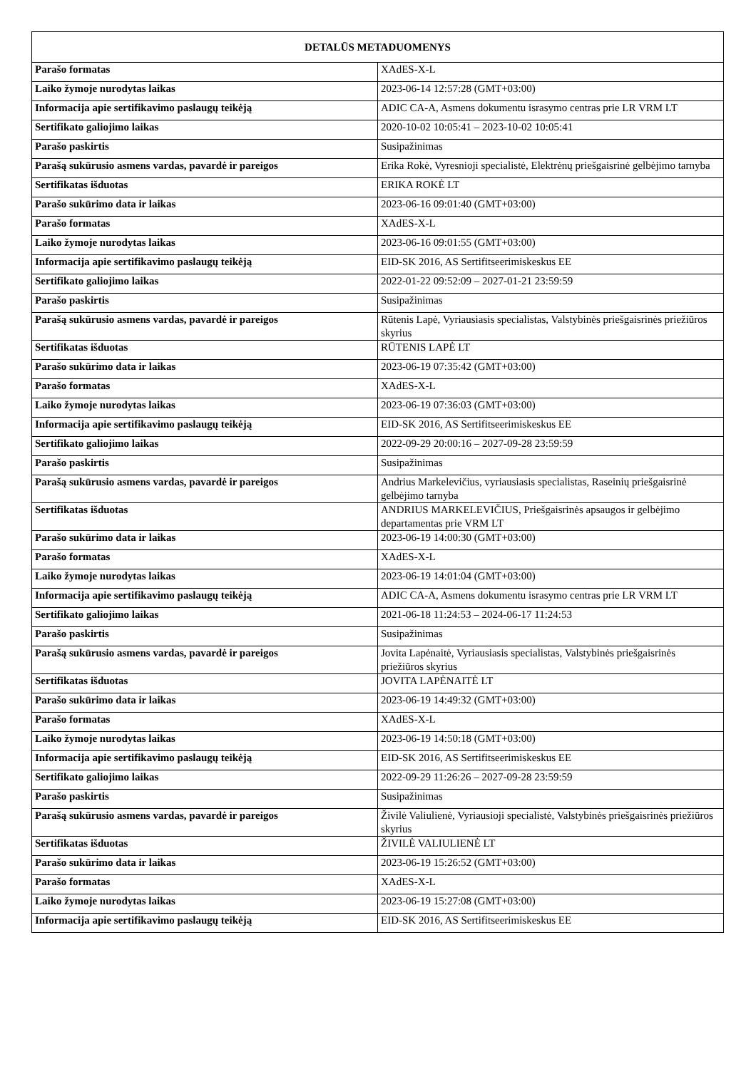| DETALŪS METADUOMENYS | |
| --- | --- |
| Parašo formatas | XAdES-X-L |
| Laiko žymoje nurodytas laikas | 2023-06-14 12:57:28 (GMT+03:00) |
| Informacija apie sertifikavimo paslaugų teikėją | ADIC CA-A, Asmens dokumentu israsymo centras prie LR VRM LT |
| Sertifikato galiojimo laikas | 2020-10-02 10:05:41 – 2023-10-02 10:05:41 |
| Parašo paskirtis | Susipažinimas |
| Parašą sukūrusio asmens vardas, pavardė ir pareigos | Erika Rokė, Vyresnioji specialistė, Elektrėnų priešgaisrinė gelbėjimo tarnyba |
| Sertifikatas išduotas | ERIKA ROKĖ LT |
| Parašo sukūrimo data ir laikas | 2023-06-16 09:01:40 (GMT+03:00) |
| Parašo formatas | XAdES-X-L |
| Laiko žymoje nurodytas laikas | 2023-06-16 09:01:55 (GMT+03:00) |
| Informacija apie sertifikavimo paslaugų teikėją | EID-SK 2016, AS Sertifitseerimiskeskus EE |
| Sertifikato galiojimo laikas | 2022-01-22 09:52:09 – 2027-01-21 23:59:59 |
| Parašo paskirtis | Susipažinimas |
| Parašą sukūrusio asmens vardas, pavardė ir pareigos | Rūtenis Lapė, Vyriausiasis specialistas, Valstybinės priešgaisrinės priežiūros skyrius |
| Sertifikatas išduotas | RŪTENIS LAPĖ LT |
| Parašo sukūrimo data ir laikas | 2023-06-19 07:35:42 (GMT+03:00) |
| Parašo formatas | XAdES-X-L |
| Laiko žymoje nurodytas laikas | 2023-06-19 07:36:03 (GMT+03:00) |
| Informacija apie sertifikavimo paslaugų teikėją | EID-SK 2016, AS Sertifitseerimiskeskus EE |
| Sertifikato galiojimo laikas | 2022-09-29 20:00:16 – 2027-09-28 23:59:59 |
| Parašo paskirtis | Susipažinimas |
| Parašą sukūrusio asmens vardas, pavardė ir pareigos | Andrius Markelevičius, vyriausiasis specialistas, Raseinių priešgaisrinė gelbėjimo tarnyba |
| Sertifikatas išduotas | ANDRIUS MARKELEVIČIUS, Priešgaisrinės apsaugos ir gelbėjimo departamentas prie VRM LT |
| Parašo sukūrimo data ir laikas | 2023-06-19 14:00:30 (GMT+03:00) |
| Parašo formatas | XAdES-X-L |
| Laiko žymoje nurodytas laikas | 2023-06-19 14:01:04 (GMT+03:00) |
| Informacija apie sertifikavimo paslaugų teikėją | ADIC CA-A, Asmens dokumentu israsymo centras prie LR VRM LT |
| Sertifikato galiojimo laikas | 2021-06-18 11:24:53 – 2024-06-17 11:24:53 |
| Parašo paskirtis | Susipažinimas |
| Parašą sukūrusio asmens vardas, pavardė ir pareigos | Jovita Lapėnaitė, Vyriausiasis specialistas, Valstybinės priešgaisrinės priežiūros skyrius |
| Sertifikatas išduotas | JOVITA LAPĖNAITĖ LT |
| Parašo sukūrimo data ir laikas | 2023-06-19 14:49:32 (GMT+03:00) |
| Parašo formatas | XAdES-X-L |
| Laiko žymoje nurodytas laikas | 2023-06-19 14:50:18 (GMT+03:00) |
| Informacija apie sertifikavimo paslaugų teikėją | EID-SK 2016, AS Sertifitseerimiskeskus EE |
| Sertifikato galiojimo laikas | 2022-09-29 11:26:26 – 2027-09-28 23:59:59 |
| Parašo paskirtis | Susipažinimas |
| Parašą sukūrusio asmens vardas, pavardė ir pareigos | Živilė Valiulienė, Vyriausioji specialistė, Valstybinės priešgaisrinės priežiūros skyrius |
| Sertifikatas išduotas | ŽIVILĖ VALIULIENĖ LT |
| Parašo sukūrimo data ir laikas | 2023-06-19 15:26:52 (GMT+03:00) |
| Parašo formatas | XAdES-X-L |
| Laiko žymoje nurodytas laikas | 2023-06-19 15:27:08 (GMT+03:00) |
| Informacija apie sertifikavimo paslaugų teikėją | EID-SK 2016, AS Sertifitseerimiskeskus EE |